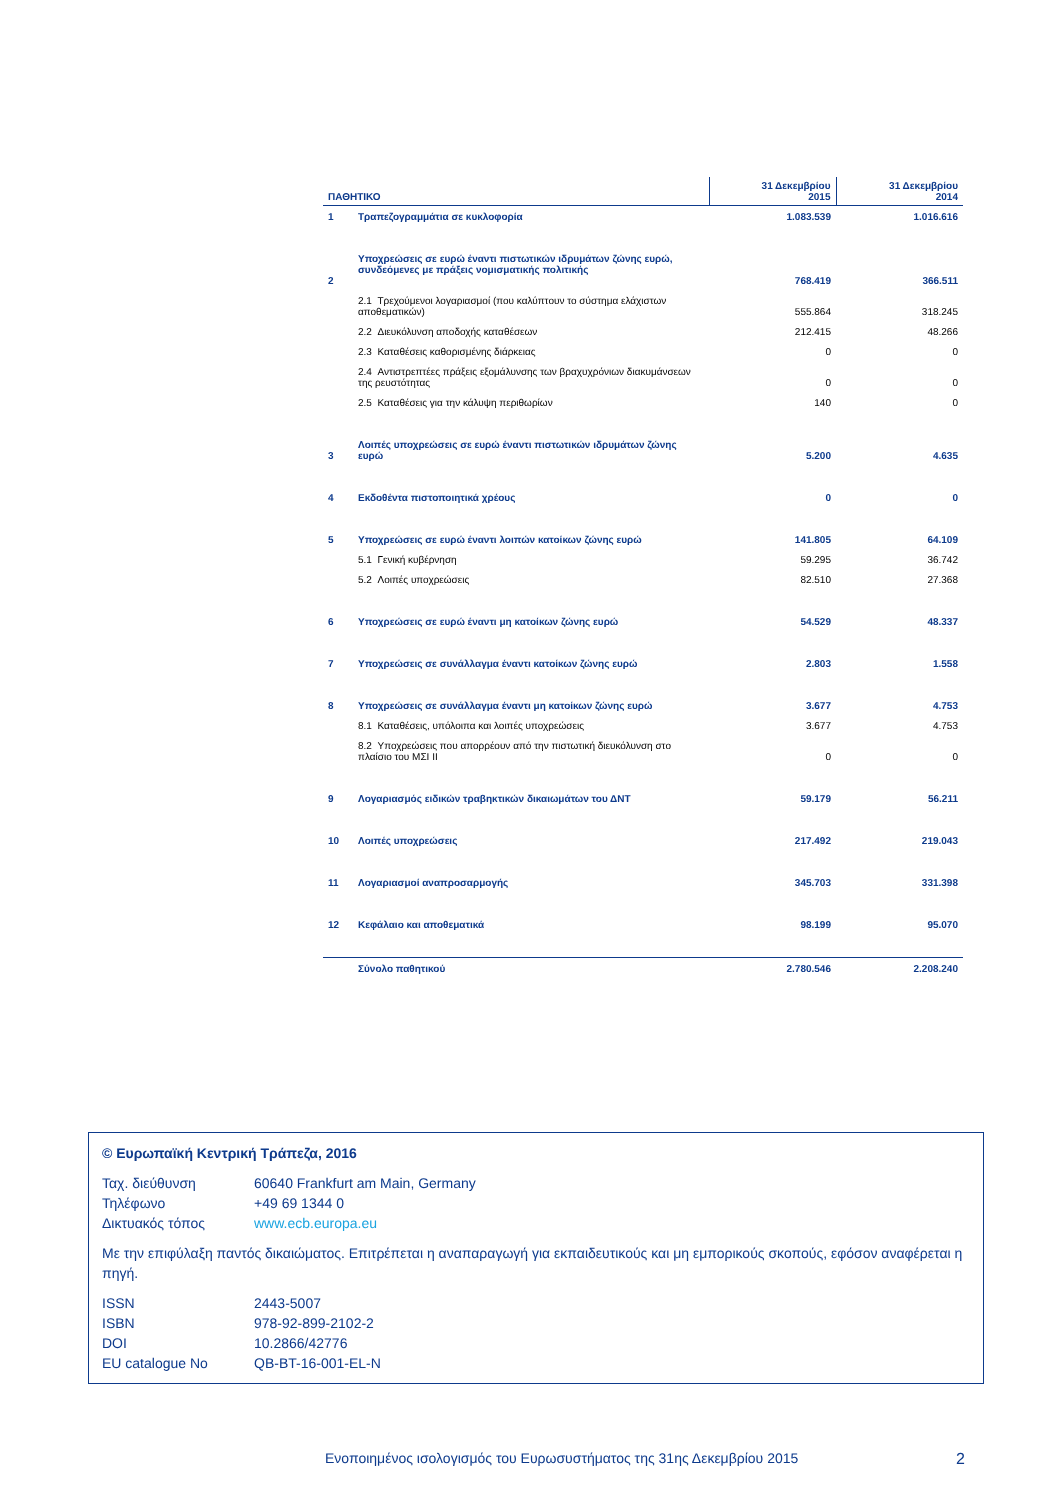| ΠΑΘΗΤΙΚΟ | | 31 Δεκεμβρίου 2015 | 31 Δεκεμβρίου 2014 |
| --- | --- | --- | --- |
| 1 | Τραπεζογραμμάτια σε κυκλοφορία | 1.083.539 | 1.016.616 |
| 2 | Υποχρεώσεις σε ευρώ έναντι πιστωτικών ιδρυμάτων ζώνης ευρώ, συνδεόμενες με πράξεις νομισματικής πολιτικής | 768.419 | 366.511 |
| | 2.1 Τρεχούμενοι λογαριασμοί (που καλύπτουν το σύστημα ελάχιστων αποθεματικών) | 555.864 | 318.245 |
| | 2.2 Διευκόλυνση αποδοχής καταθέσεων | 212.415 | 48.266 |
| | 2.3 Καταθέσεις καθορισμένης διάρκειας | 0 | 0 |
| | 2.4 Αντιστρεπτέες πράξεις εξομάλυνσης των βραχυχρόνιων διακυμάνσεων της ρευστότητας | 0 | 0 |
| | 2.5 Καταθέσεις για την κάλυψη περιθωρίων | 140 | 0 |
| 3 | Λοιπές υποχρεώσεις σε ευρώ έναντι πιστωτικών ιδρυμάτων ζώνης ευρώ | 5.200 | 4.635 |
| 4 | Εκδοθέντα πιστοποιητικά χρέους | 0 | 0 |
| 5 | Υποχρεώσεις σε ευρώ έναντι λοιπών κατοίκων ζώνης ευρώ | 141.805 | 64.109 |
| | 5.1 Γενική κυβέρνηση | 59.295 | 36.742 |
| | 5.2 Λοιπές υποχρεώσεις | 82.510 | 27.368 |
| 6 | Υποχρεώσεις σε ευρώ έναντι μη κατοίκων ζώνης ευρώ | 54.529 | 48.337 |
| 7 | Υποχρεώσεις σε συνάλλαγμα έναντι κατοίκων ζώνης ευρώ | 2.803 | 1.558 |
| 8 | Υποχρεώσεις σε συνάλλαγμα έναντι μη κατοίκων ζώνης ευρώ | 3.677 | 4.753 |
| | 8.1 Καταθέσεις, υπόλοιπα και λοιπές υποχρεώσεις | 3.677 | 4.753 |
| | 8.2 Υποχρεώσεις που απορρέουν από την πιστωτική διευκόλυνση στο πλαίσιο του ΜΣΙ ΙΙ | 0 | 0 |
| 9 | Λογαριασμός ειδικών τραβηκτικών δικαιωμάτων του ΔΝΤ | 59.179 | 56.211 |
| 10 | Λοιπές υποχρεώσεις | 217.492 | 219.043 |
| 11 | Λογαριασμοί αναπροσαρμογής | 345.703 | 331.398 |
| 12 | Κεφάλαιο και αποθεματικά | 98.199 | 95.070 |
| | Σύνολο παθητικού | 2.780.546 | 2.208.240 |
© Ευρωπαϊκή Κεντρική Τράπεζα, 2016
| Ταχ. διεύθυνση | 60640 Frankfurt am Main, Germany |
| Τηλέφωνο | +49 69 1344 0 |
| Δικτυακός τόπος | www.ecb.europa.eu |
Με την επιφύλαξη παντός δικαιώματος. Επιτρέπεται η αναπαραγωγή για εκπαιδευτικούς και μη εμπορικούς σκοπούς, εφόσον αναφέρεται η πηγή.
| ISSN | 2443-5007 |
| ISBN | 978-92-899-2102-2 |
| DOI | 10.2866/42776 |
| EU catalogue No | QB-BT-16-001-EL-N |
Ενοποιημένος ισολογισμός του Ευρωσυστήματος της 31ης Δεκεμβρίου 2015 2